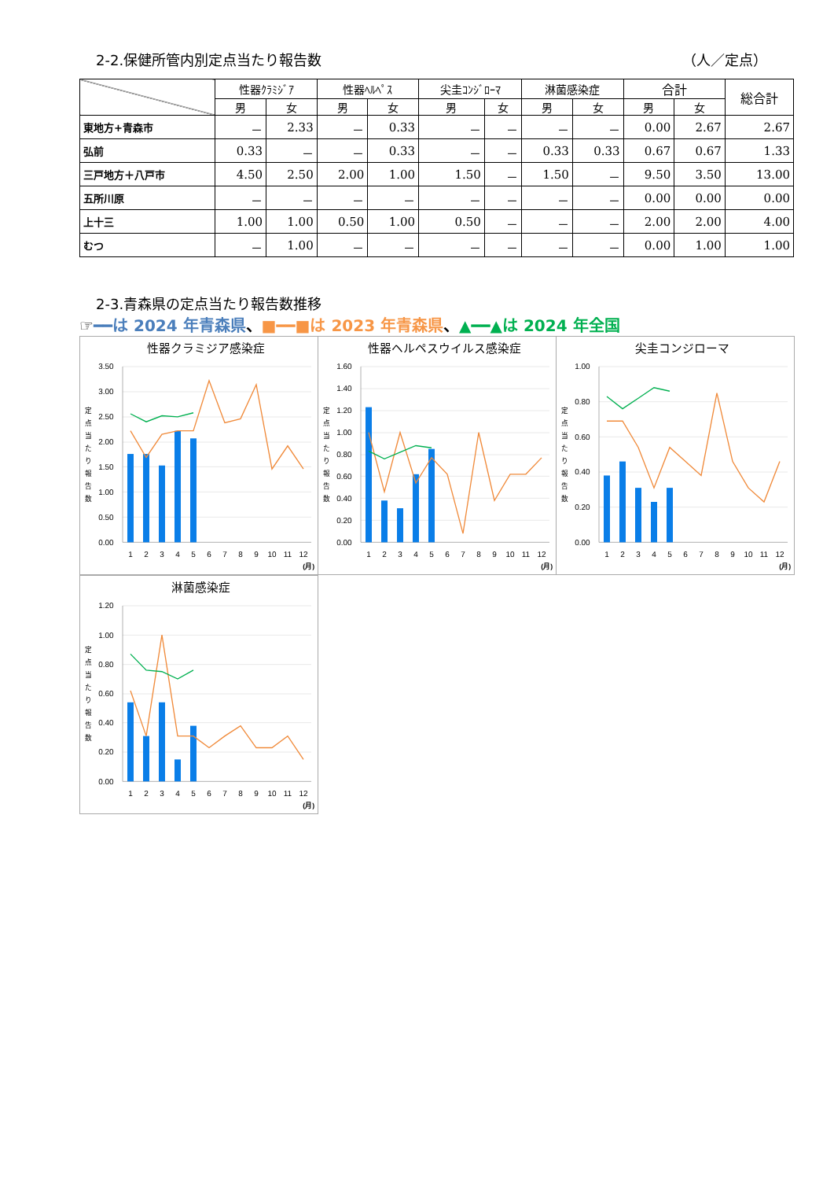2-2.保健所管内別定点当たり報告数 （人／定点）
| | 性器ｸﾗﾐｼﾞｱ | | 性器ﾍﾙﾍﾟｽ | | 尖圭ｺﾝｼﾞﾛｰﾏ | | 淋菌感染症 | | 合計 | | 総合計 |
| --- | --- | --- | --- | --- | --- | --- | --- | --- | --- | --- | --- |
| | 男 | 女 | 男 | 女 | 男 | 女 | 男 | 女 | 男 | 女 | |
| 東地方+青森市 | － | 2.33 | － | 0.33 | － | － | － | － | 0.00 | 2.67 | 2.67 |
| 弘前 | 0.33 | － | － | 0.33 | － | － | 0.33 | 0.33 | 0.67 | 0.67 | 1.33 |
| 三戸地方＋八戸市 | 4.50 | 2.50 | 2.00 | 1.00 | 1.50 | － | 1.50 | － | 9.50 | 3.50 | 13.00 |
| 五所川原 | － | － | － | － | － | － | － | － | 0.00 | 0.00 | 0.00 |
| 上十三 | 1.00 | 1.00 | 0.50 | 1.00 | 0.50 | － | － | － | 2.00 | 2.00 | 4.00 |
| むつ | － | 1.00 | － | － | － | － | － | － | 0.00 | 1.00 | 1.00 |
2-3.青森県の定点当たり報告数推移
☞━━は 2024 年青森県、■━━■は 2023 年青森県、▲━━▲は 2024 年全国
性器クラミジア感染症
3.50
3.00
2.50
2.00
1.50
1.00
0.50
0.00
定 点 当 た り 報 告 数
1
2
3
4
5
6
7
8
9
10
11
12
(月)
性器ヘルペスウイルス感染症
1.60
1.40
1.20
1.00
0.80
0.60
0.40
0.20
0.00
定 点 当 た り 報 告 数
1
2
3
4
5
6
7
8
9
10
11
12
(月)
尖圭コンジローマ
1.00
0.80
0.60
0.40
0.20
0.00
定 点 当 た り 報 告 数
1
2
3
4
5
6
7
8
9
10
11
12
(月)
淋菌感染症
1.20
1.00
0.80
0.60
0.40
0.20
0.00
定 点 当 た り 報 告 数
1
2
3
4
5
6
7
8
9
10
11
12
(月)